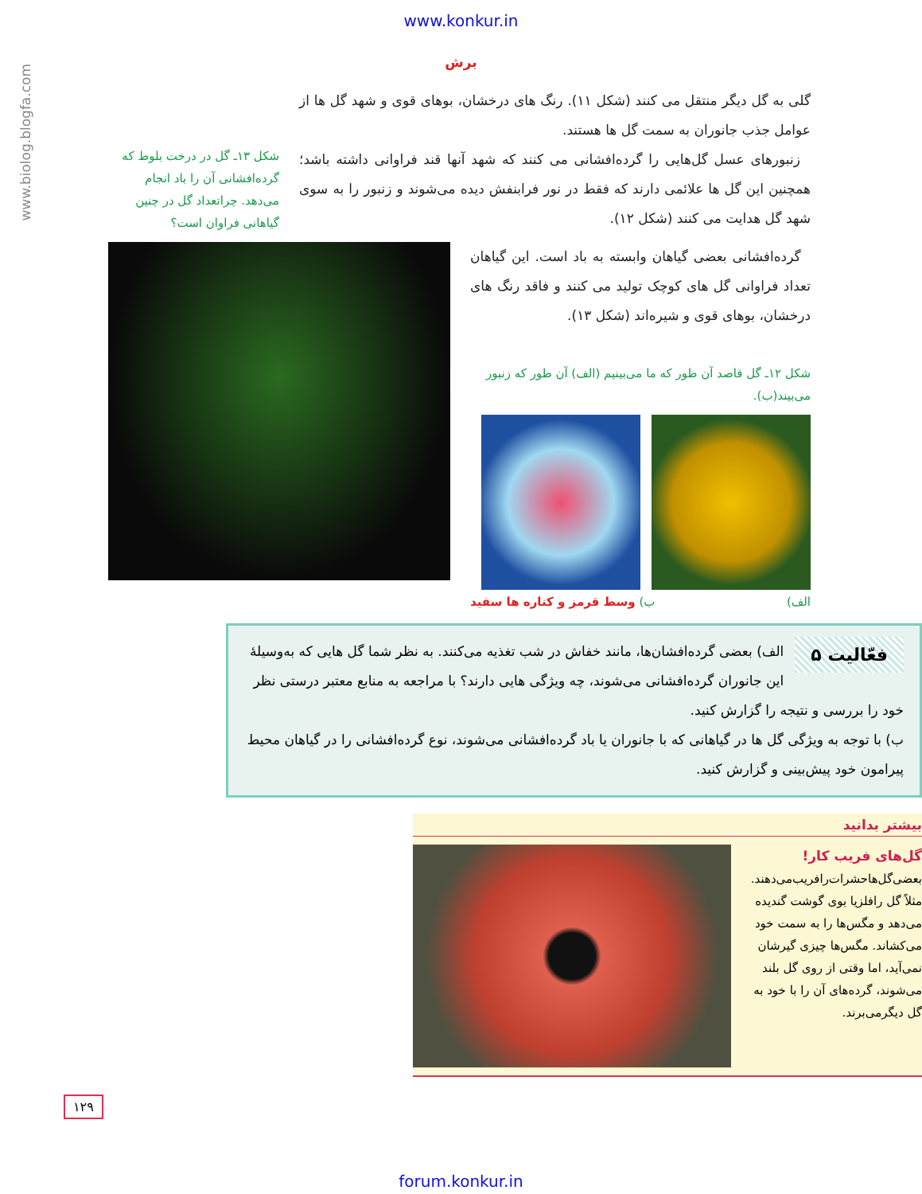www.konkur.in
www.biolog.blogfa.com
برش
گلی به گل دیگر منتقل می کنند (شکل ۱۱). رنگ های درخشان، بوهای قوی و شهد گل ها از عوامل جذب جانوران به سمت گل ها هستند.
زنبورهای عسل گل‌هایی را گرده‌افشانی می کنند که شهد آنها قند فراوانی داشته باشد؛ همچنین این گل ها علائمی دارند که فقط در نور فرابنفش دیده می‌شوند و زنبور را به سوی شهد گل هدایت می کنند (شکل ۱۲).
شکل ۱۳ـ گل در درخت بلوط که گرده‌افشانی آن را باد انجام می‌دهد. چراتعداد گل در چنین گیاهانی فراوان است؟
گرده‌افشانی بعضی گیاهان وابسته به باد است. این گیاهان تعداد فراوانی گل های کوچک تولید می کنند و فاقد رنگ های درخشان، بوهای قوی و شیره‌اند (شکل ۱۳).
شکل ۱۲ـ گل قاصد آن طور که ما می‌بینیم (الف) آن طور که زنبور می‌بیند(ب).
الف) ب) وسط قرمز و کناره ها سفید
فعّالیت ۵
الف) بعضی گرده‌افشان‌ها، مانند خفاش در شب تغذیه می‌کنند. به نظر شما گل هایی که به‌وسیلهٔ این جانوران گرده‌افشانی می‌شوند، چه ویژگی هایی دارند؟ با مراجعه به منابع معتبر درستی نظر خود را بررسی و نتیجه را گزارش کنید.
ب) با توجه به ویژگی گل ها در گیاهانی که با جانوران یا باد گرده‌افشانی می‌شوند، نوع گرده‌افشانی را در گیاهان محیط پیرامون خود پیش‌بینی و گزارش کنید.
بیشتر بدانید
گل‌های فریب کار!
بعضی‌گل‌ها‌حشرات‌را‌فریب‌می‌دهند. مثلاً گل رافلزیا بوی گوشت گندیده می‌دهد و مگس‌ها را به سمت خود می‌کشاند. مگس‌ها چیزی گیرشان نمی‌آید، اما وقتی از روی گل بلند می‌شوند، گرده‌های آن را با خود به گل دیگرمی‌برند.
۱۲۹
forum.konkur.in